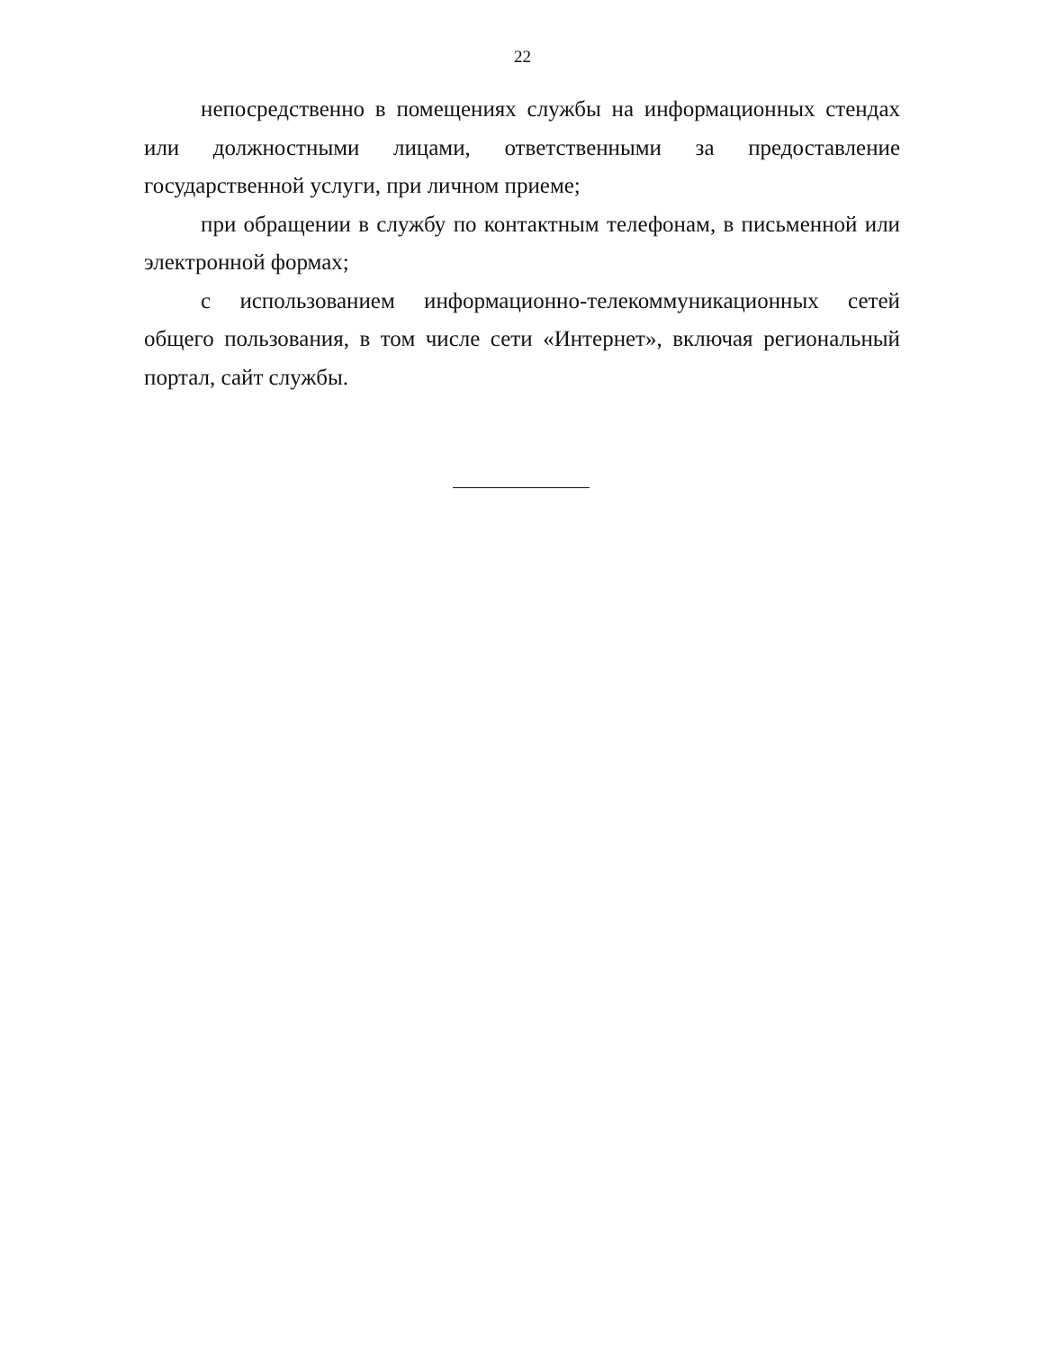22
непосредственно в помещениях службы на информационных стендах или должностными лицами, ответственными за предоставление государственной услуги, при личном приеме;
при обращении в службу по контактным телефонам, в письменной или электронной формах;
с использованием информационно-телекоммуникационных сетей общего пользования, в том числе сети «Интернет», включая региональный портал, сайт службы.